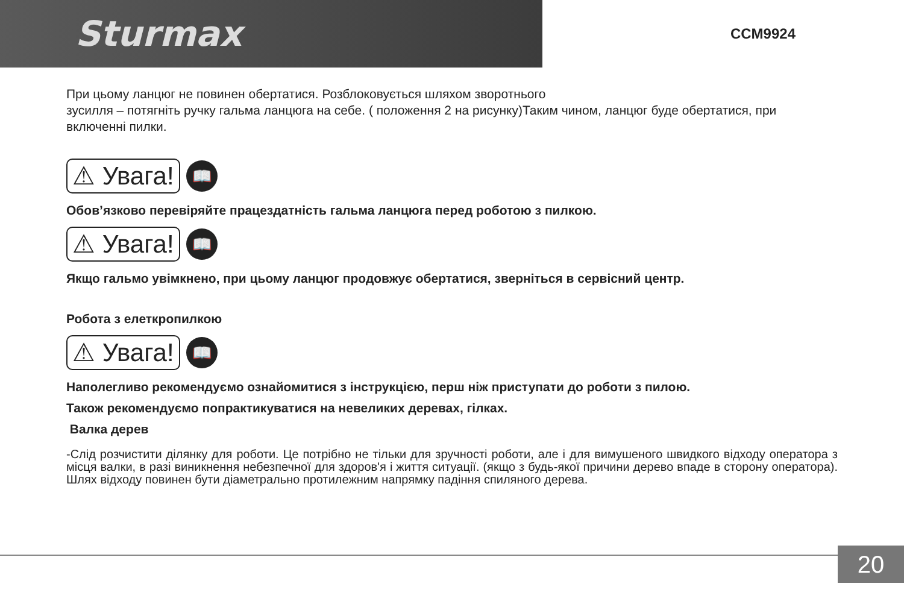Sturmax CCM9924
При цьому ланцюг не повинен обертатися. Розблоковується шляхом зворотнього
зусилля – потягніть ручку гальма ланцюга на себе. ( положення 2 на рисунку)Таким чином, ланцюг буде обертатися, при включенні пилки.
⚠ Увага! 📖
Обов’язково перевіряйте працездатність гальма ланцюга перед роботою з пилкою.
⚠ Увага! 📖
Якщо гальмо увімкнено, при цьому ланцюг продовжує обертатися, зверніться в сервісний центр.
Робота з елеткропилкою
⚠ Увага! 📖
Наполегливо рекомендуємо ознайомитися з інструкцією, перш ніж приступати до роботи з пилою.
Також рекомендуємо попрактикуватися на невеликих деревах, гілках.
Валка дерев
-Слід розчистити ділянку для роботи. Це потрібно не тільки для зручності роботи, але і для вимушеного швидкого відходу оператора з місця валки, в разі виникнення небезпечної для здоров'я і життя ситуації. (якщо з будь-якої причини дерево впаде в сторону оператора). Шлях відходу повинен бути діаметрально протилежним напрямку падіння спиляного дерева.
20